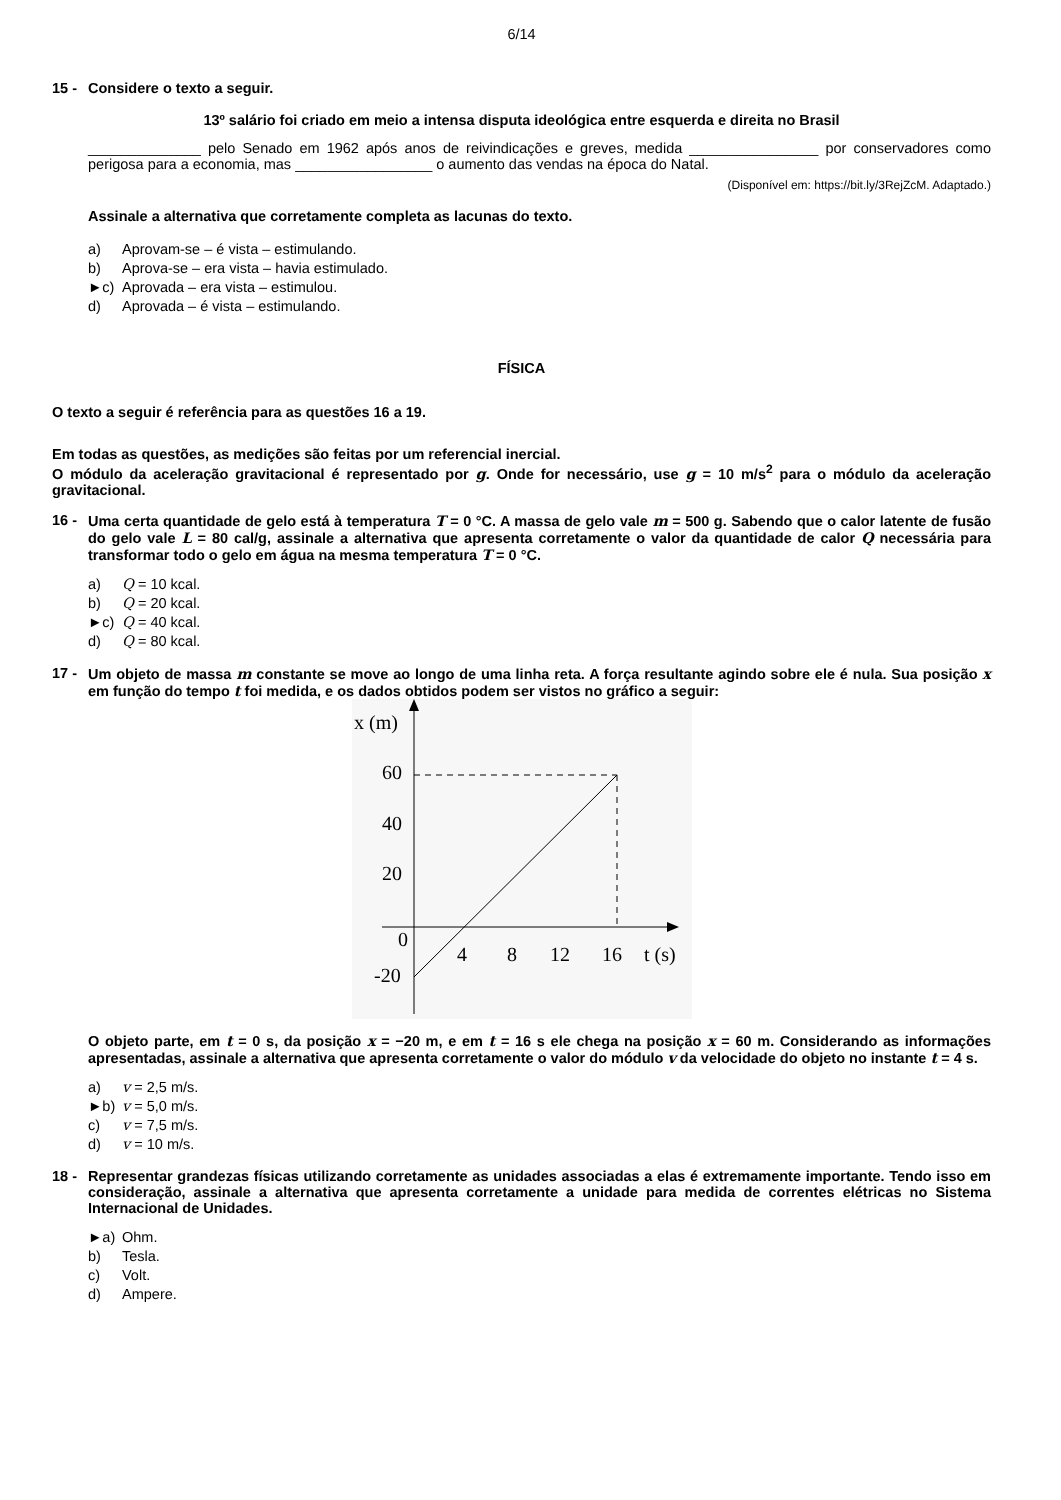6/14
15 - Considere o texto a seguir.
13º salário foi criado em meio a intensa disputa ideológica entre esquerda e direita no Brasil
______________ pelo Senado em 1962 após anos de reivindicações e greves, medida ________________ por conservadores como perigosa para a economia, mas _________________ o aumento das vendas na época do Natal.
(Disponível em: https://bit.ly/3RejZcM. Adaptado.)
Assinale a alternativa que corretamente completa as lacunas do texto.
a) Aprovam-se – é vista – estimulando.
b) Aprova-se – era vista – havia estimulado.
►c) Aprovada – era vista – estimulou.
d) Aprovada – é vista – estimulando.
FÍSICA
O texto a seguir é referência para as questões 16 a 19.
Em todas as questões, as medições são feitas por um referencial inercial.
O módulo da aceleração gravitacional é representado por g. Onde for necessário, use g = 10 m/s<sup>2</sup> para o módulo da aceleração gravitacional.
16 - Uma certa quantidade de gelo está à temperatura T = 0 °C. A massa de gelo vale m = 500 g. Sabendo que o calor latente de fusão do gelo vale L = 80 cal/g, assinale a alternativa que apresenta corretamente o valor da quantidade de calor Q necessária para transformar todo o gelo em água na mesma temperatura T = 0 °C.
a) Q = 10 kcal.
b) Q = 20 kcal.
►c) Q = 40 kcal.
d) Q = 80 kcal.
17 - Um objeto de massa m constante se move ao longo de uma linha reta. A força resultante agindo sobre ele é nula. Sua posição x em função do tempo t foi medida, e os dados obtidos podem ser vistos no gráfico a seguir:
x (m)
60
40
20
0
-20
4
8
12
16
t (s)
O objeto parte, em t = 0 s, da posição x = −20 m, e em t = 16 s ele chega na posição x = 60 m. Considerando as informações apresentadas, assinale a alternativa que apresenta corretamente o valor do módulo v da velocidade do objeto no instante t = 4 s.
a) v = 2,5 m/s.
►b) v = 5,0 m/s.
c) v = 7,5 m/s.
d) v = 10 m/s.
18 - Representar grandezas físicas utilizando corretamente as unidades associadas a elas é extremamente importante. Tendo isso em consideração, assinale a alternativa que apresenta corretamente a unidade para medida de correntes elétricas no Sistema Internacional de Unidades.
►a) Ohm.
b) Tesla.
c) Volt.
d) Ampere.